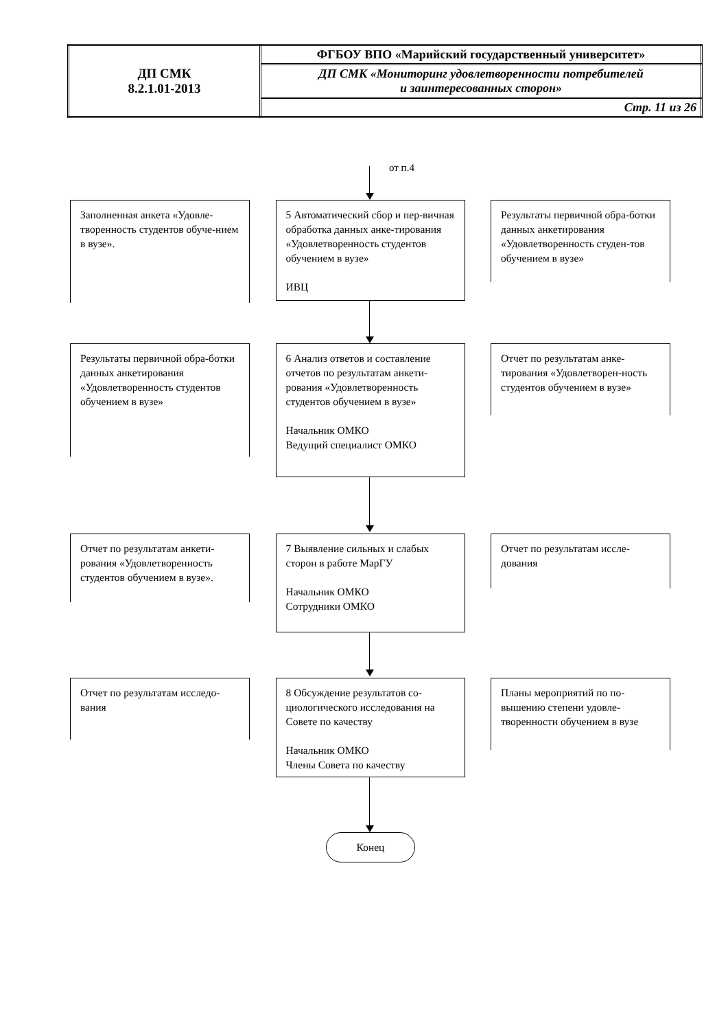| ДП СМК 8.2.1.01-2013 | ФГБОУ ВПО «Марийский государственный университет» |
| | ДП СМК «Мониторинг удовлетворенности потребителей и заинтересованных сторон» |
| | Стр. 11 из 26 |
от п.4
Заполненная анкета «Удовле-творенность студентов обуче-нием в вузе».
5 Автоматический сбор и пер-вичная обработка данных анке-тирования «Удовлетворенность студентов обучением в вузе»
ИВЦ
Результаты первичной обра-ботки данных анкетирования «Удовлетворенность студен-тов обучением в вузе»
Результаты первичной обра-ботки данных анкетирования «Удовлетворенность студентов обучением в вузе»
6 Анализ ответов и составление отчетов по результатам анкети-рования «Удовлетворенность студентов обучением в вузе»
Начальник ОМКО
Ведущий специалист ОМКО
Отчет по результатам анке-тирования «Удовлетворен-ность студентов обучением в вузе»
Отчет по результатам анкети-рования «Удовлетворенность студентов обучением в вузе».
7 Выявление сильных и слабых сторон в работе МарГУ
Начальник ОМКО
Сотрудники ОМКО
Отчет по результатам иссле-дования
Отчет по результатам исследо-вания
8 Обсуждение результатов со-циологического исследования на Совете по качеству
Начальник ОМКО
Члены Совета по качеству
Планы мероприятий по по-вышению степени удовле-творенности обучением в вузе
Конец